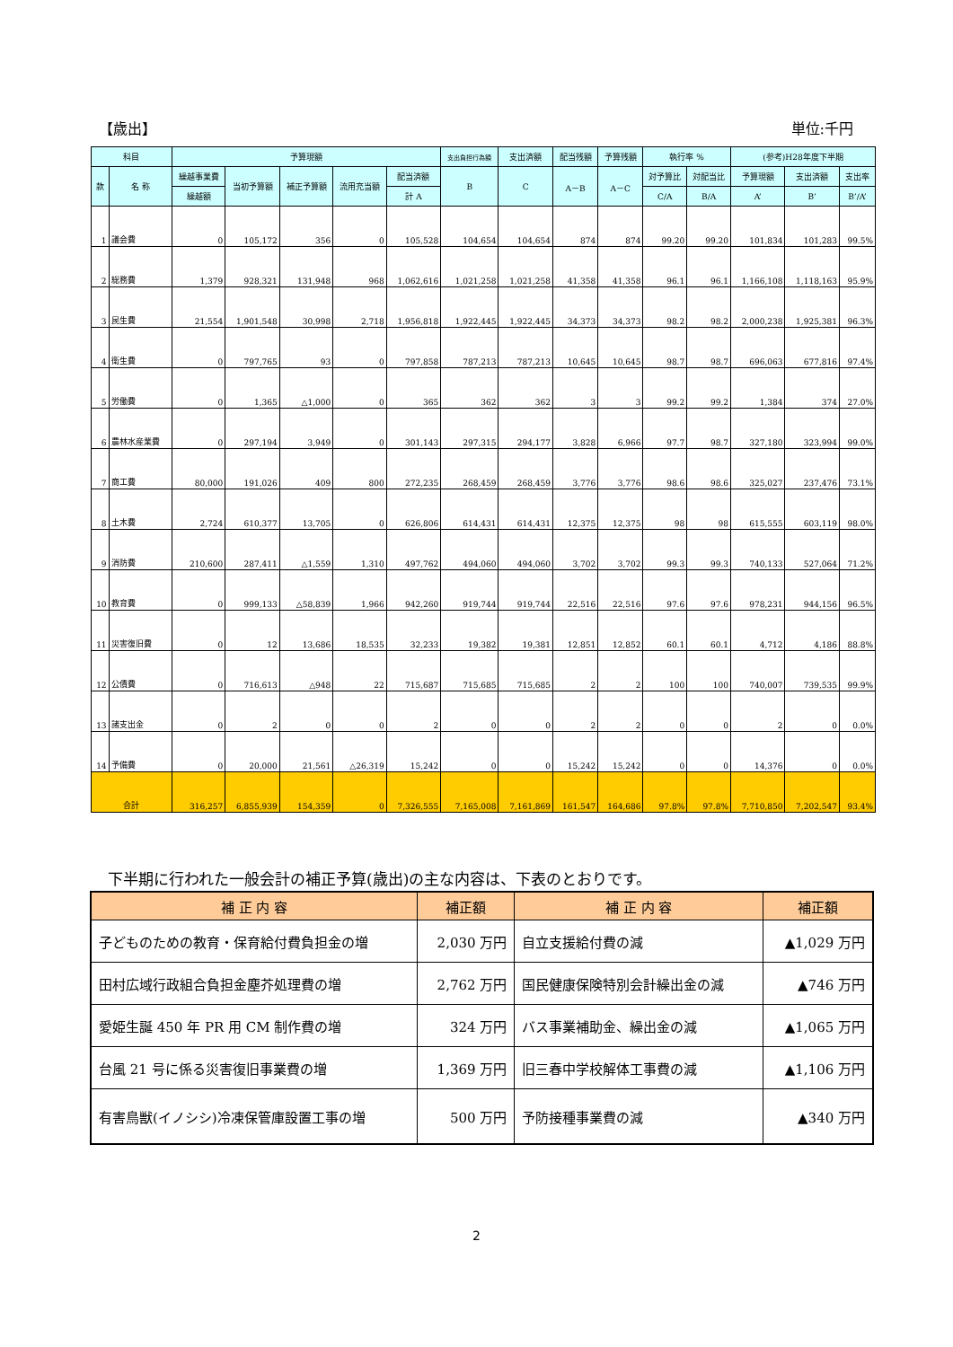【歳出】 単位:千円
| 科目 | | 予算現額 | | | | | 支出負担行為額 | 支出済額 | 配当残額 | 予算残額 | 執行率 % | | (参考)H28年度下半期 | | |
| --- | --- | --- | --- | --- | --- | --- | --- | --- | --- | --- | --- | --- | --- | --- | --- |
| 款 | 名 称 | 繰越事業費 | 当初予算額 | 補正予算額 | 流用充当額 | 配当済額 | B | C | A－B | A－C | 対予算比 | 対配当比 | 予算現額 | 支出済額 | 支出率 |
| | | 繰越額 | | | | 計 A | | | | | C/A | B/A | A’ | B’ | B’/A’ |
| 1 | 議会費 | 0 | 105,172 | 356 | 0 | 105,528 | 104,654 | 104,654 | 874 | 874 | 99.20 | 99.20 | 101,834 | 101,283 | 99.5% |
| 2 | 総務費 | 1,379 | 928,321 | 131,948 | 968 | 1,062,616 | 1,021,258 | 1,021,258 | 41,358 | 41,358 | 96.1 | 96.1 | 1,166,108 | 1,118,163 | 95.9% |
| 3 | 民生費 | 21,554 | 1,901,548 | 30,998 | 2,718 | 1,956,818 | 1,922,445 | 1,922,445 | 34,373 | 34,373 | 98.2 | 98.2 | 2,000,238 | 1,925,381 | 96.3% |
| 4 | 衛生費 | 0 | 797,765 | 93 | 0 | 797,858 | 787,213 | 787,213 | 10,645 | 10,645 | 98.7 | 98.7 | 696,063 | 677,816 | 97.4% |
| 5 | 労働費 | 0 | 1,365 | △1,000 | 0 | 365 | 362 | 362 | 3 | 3 | 99.2 | 99.2 | 1,384 | 374 | 27.0% |
| 6 | 農林水産業費 | 0 | 297,194 | 3,949 | 0 | 301,143 | 297,315 | 294,177 | 3,828 | 6,966 | 97.7 | 98.7 | 327,180 | 323,994 | 99.0% |
| 7 | 商工費 | 80,000 | 191,026 | 409 | 800 | 272,235 | 268,459 | 268,459 | 3,776 | 3,776 | 98.6 | 98.6 | 325,027 | 237,476 | 73.1% |
| 8 | 土木費 | 2,724 | 610,377 | 13,705 | 0 | 626,806 | 614,431 | 614,431 | 12,375 | 12,375 | 98 | 98 | 615,555 | 603,119 | 98.0% |
| 9 | 消防費 | 210,600 | 287,411 | △1,559 | 1,310 | 497,762 | 494,060 | 494,060 | 3,702 | 3,702 | 99.3 | 99.3 | 740,133 | 527,064 | 71.2% |
| 10 | 教育費 | 0 | 999,133 | △58,839 | 1,966 | 942,260 | 919,744 | 919,744 | 22,516 | 22,516 | 97.6 | 97.6 | 978,231 | 944,156 | 96.5% |
| 11 | 災害復旧費 | 0 | 12 | 13,686 | 18,535 | 32,233 | 19,382 | 19,381 | 12,851 | 12,852 | 60.1 | 60.1 | 4,712 | 4,186 | 88.8% |
| 12 | 公債費 | 0 | 716,613 | △948 | 22 | 715,687 | 715,685 | 715,685 | 2 | 2 | 100 | 100 | 740,007 | 739,535 | 99.9% |
| 13 | 諸支出金 | 0 | 2 | 0 | 0 | 2 | 0 | 0 | 2 | 2 | 0 | 0 | 2 | 0 | 0.0% |
| 14 | 予備費 | 0 | 20,000 | 21,561 | △26,319 | 15,242 | 0 | 0 | 15,242 | 15,242 | 0 | 0 | 14,376 | 0 | 0.0% |
| 合計 | | 316,257 | 6,855,939 | 154,359 | 0 | 7,326,555 | 7,165,008 | 7,161,869 | 161,547 | 164,686 | 97.8% | 97.8% | 7,710,850 | 7,202,547 | 93.4% |
下半期に行われた一般会計の補正予算(歳出)の主な内容は、下表のとおりです。
| 補 正 内 容 | 補正額 | 補 正 内 容 | 補正額 |
| --- | --- | --- | --- |
| 子どものための教育・保育給付費負担金の増 | 2,030 万円 | 自立支援給付費の減 | ▲1,029 万円 |
| 田村広域行政組合負担金塵芥処理費の増 | 2,762 万円 | 国民健康保険特別会計繰出金の減 | ▲746 万円 |
| 愛姫生誕 450 年 PR 用 CM 制作費の増 | 324 万円 | バス事業補助金、繰出金の減 | ▲1,065 万円 |
| 台風 21 号に係る災害復旧事業費の増 | 1,369 万円 | 旧三春中学校解体工事費の減 | ▲1,106 万円 |
| 有害鳥獣(イノシシ)冷凍保管庫設置工事の増 | 500 万円 | 予防接種事業費の減 | ▲340 万円 |
2